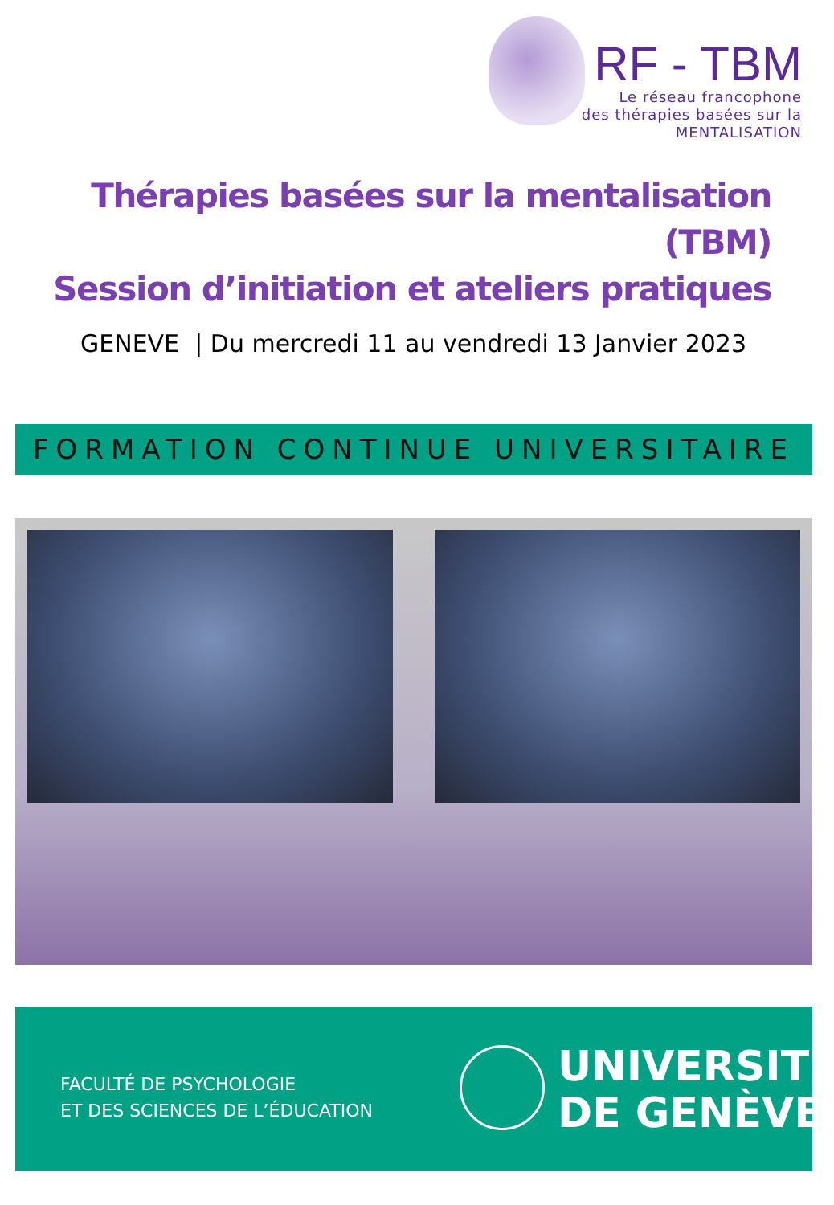RF - TBM
Le réseau francophone
des thérapies basées sur la
MENTALISATION
Thérapies basées sur la mentalisation (TBM)
Session d’initiation et ateliers pratiques
GENEVE | Du mercredi 11 au vendredi 13 Janvier 2023
FORMATION CONTINUE UNIVERSITAIRE
FACULTÉ DE PSYCHOLOGIE
ET DES SCIENCES DE L’ÉDUCATION
UNIVERSITÉ
DE GENÈVE